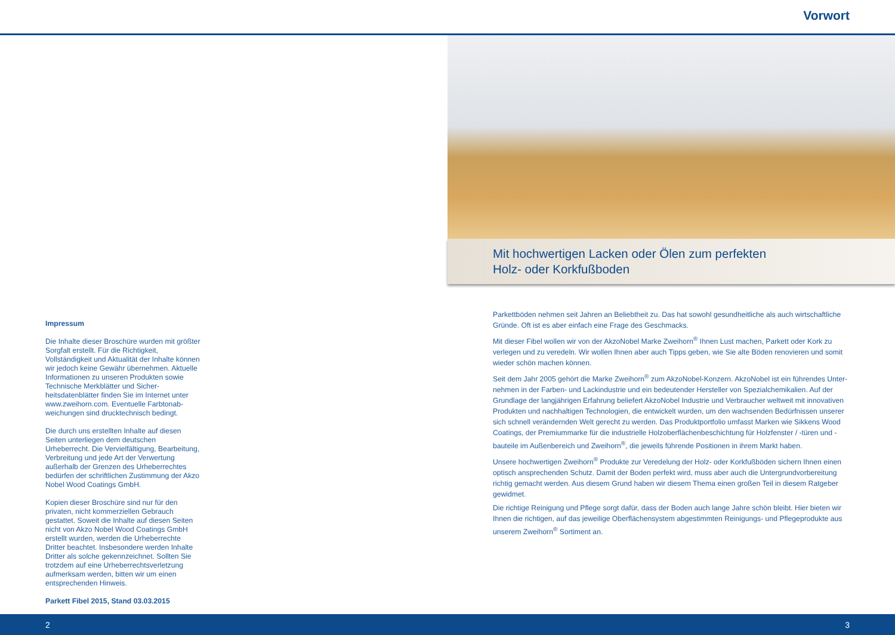Vorwort
Impressum
Die Inhalte dieser Broschüre wurden mit größter Sorgfalt erstellt. Für die Richtigkeit, Vollständigkeit und Aktualität der Inhalte können wir jedoch keine Gewähr übernehmen. Aktuelle Informationen zu unseren Produkten sowie Technische Merkblätter und Sicher­heitsdatenblätter finden Sie im Internet unter www.zweihorn.com. Eventuelle Farbtonab­weichungen sind drucktechnisch bedingt.
Die durch uns erstellten Inhalte auf diesen Seiten unterliegen dem deutschen Urheberrecht. Die Vervielfältigung, Bearbei­tung, Verbreitung und jede Art der Verwertung außerhalb der Grenzen des Urheberrechtes bedürfen der schriftlichen Zustimmung der Akzo Nobel Wood Coatings GmbH.
Kopien dieser Broschüre sind nur für den privaten, nicht kommerziellen Gebrauch gestattet. Soweit die Inhalte auf diesen Seiten nicht von Akzo Nobel Wood Coatings GmbH erstellt wurden, werden die Urheberrechte Dritter beachtet. Insbesondere werden Inhalte Dritter als solche gekennzeichnet. Sollten Sie trotzdem auf eine Urheberrechtsverletzung aufmerksam werden, bitten wir um einen entsprechenden Hinweis.
Parkett Fibel 2015, Stand 03.03.2015
Mit hochwertigen Lacken oder Ölen zum perfekten
Holz- oder Korkfußboden
Parkettböden nehmen seit Jahren an Beliebtheit zu. Das hat sowohl gesundheitliche als auch wirtschaftliche Gründe. Oft ist es aber einfach eine Frage des Geschmacks.
Mit dieser Fibel wollen wir von der AkzoNobel Marke Zweihorn<sup>®</sup> Ihnen Lust machen, Parkett oder Kork zu verle­gen und zu veredeln. Wir wollen Ihnen aber auch Tipps geben, wie Sie alte Böden renovieren und somit wieder schön machen können.
Seit dem Jahr 2005 gehört die Marke Zweihorn<sup>®</sup> zum AkzoNobel-Konzern. AkzoNobel ist ein führendes Unter­nehmen in der Farben- und Lackindustrie und ein bedeutender Hersteller von Spezialchemikalien. Auf der Grundlage der langjährigen Erfahrung beliefert AkzoNobel Industrie und Verbraucher weltweit mit innovativen Produkten und nachhaltigen Technologien, die entwickelt wurden, um den wachsenden Bedürfnissen unserer sich schnell verändernden Welt gerecht zu werden. Das Produktportfolio umfasst Marken wie Sikkens Wood Coatings, der Premiummarke für die industrielle Holzoberflächenbeschichtung für Holzfenster / -türen und -bauteile im Außenbereich und Zweihorn<sup>®</sup>, die jeweils führende Positionen in ihrem Markt haben.
Unsere hochwertigen Zweihorn<sup>®</sup> Produkte zur Veredelung der Holz- oder Korkfußböden sichern Ihnen einen optisch ansprechenden Schutz. Damit der Boden perfekt wird, muss aber auch die Untergrundvorbereitung richtig gemacht werden. Aus diesem Grund haben wir diesem Thema einen großen Teil in diesem Ratgeber ge­widmet.
Die richtige Reinigung und Pflege sorgt dafür, dass der Boden auch lange Jahre schön bleibt. Hier bieten wir Ihnen die richtigen, auf das jeweilige Oberflächensystem abgestimmten Reinigungs- und Pflegeprodukte aus unserem Zweihorn<sup>®</sup> Sortiment an.
2 3